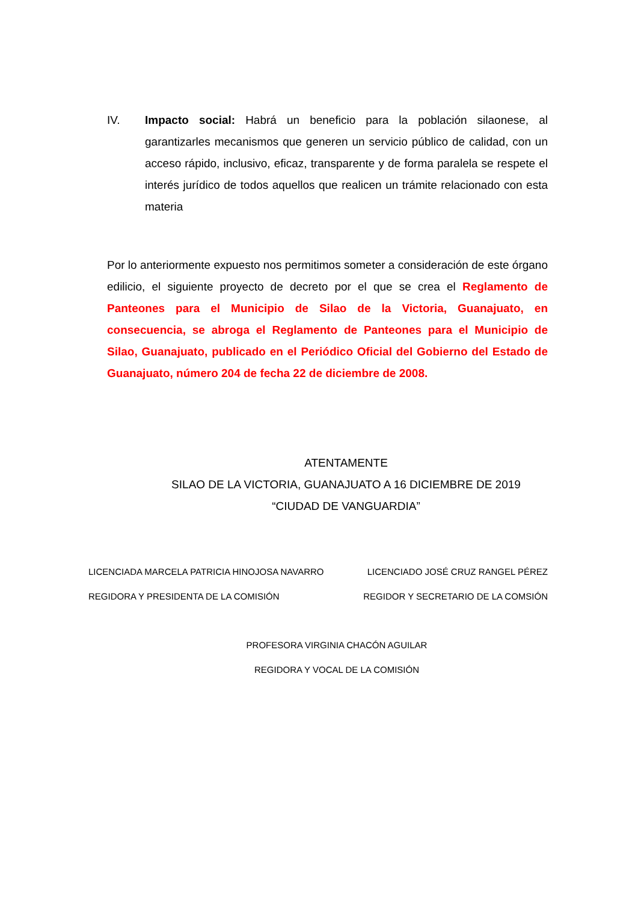IV. Impacto social: Habrá un beneficio para la población silaonese, al garantizarles mecanismos que generen un servicio público de calidad, con un acceso rápido, inclusivo, eficaz, transparente y de forma paralela se respete el interés jurídico de todos aquellos que realicen un trámite relacionado con esta materia
Por lo anteriormente expuesto nos permitimos someter a consideración de este órgano edilicio, el siguiente proyecto de decreto por el que se crea el Reglamento de Panteones para el Municipio de Silao de la Victoria, Guanajuato, en consecuencia, se abroga el Reglamento de Panteones para el Municipio de Silao, Guanajuato, publicado en el Periódico Oficial del Gobierno del Estado de Guanajuato, número 204 de fecha 22 de diciembre de 2008.
ATENTAMENTE
SILAO DE LA VICTORIA, GUANAJUATO A 16 DICIEMBRE DE 2019
“CIUDAD DE VANGUARDIA”
LICENCIADA MARCELA PATRICIA HINOJOSA NAVARRO
REGIDORA Y PRESIDENTA DE LA COMISIÓN
LICENCIADO JOSÉ CRUZ RANGEL PÉREZ
REGIDOR Y SECRETARIO DE LA COMSIÓN
PROFESORA VIRGINIA CHACÓN AGUILAR
REGIDORA Y VOCAL DE LA COMISIÓN